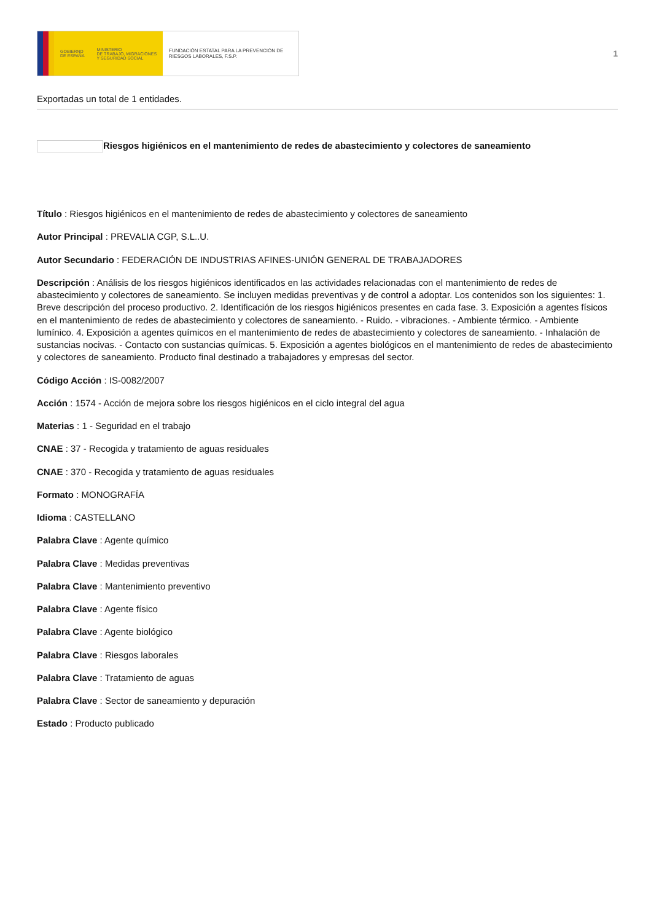GOBIERNO
DE ESPAÑA
MINISTERIO
DE TRABAJO, MIGRACIONES
Y SEGURIDAD SOCIAL
FUNDACIÓN ESTATAL PARA LA PREVENCIÓN DE RIESGOS LABORALES, F.S.P.
1
Exportadas un total de 1 entidades.
Riesgos higiénicos en el mantenimiento de redes de abastecimiento y colectores de saneamiento
Título : Riesgos higiénicos en el mantenimiento de redes de abastecimiento y colectores de saneamiento
Autor Principal : PREVALIA CGP, S.L..U.
Autor Secundario : FEDERACIÓN DE INDUSTRIAS AFINES-UNIÓN GENERAL DE TRABAJADORES
Descripción : Análisis de los riesgos higiénicos identificados en las actividades relacionadas con el mantenimiento de redes de abastecimiento y colectores de saneamiento. Se incluyen medidas preventivas y de control a adoptar. Los contenidos son los siguientes: 1. Breve descripción del proceso productivo. 2. Identificación de los riesgos higiénicos presentes en cada fase. 3. Exposición a agentes físicos en el mantenimiento de redes de abastecimiento y colectores de saneamiento. - Ruido. - vibraciones. - Ambiente térmico. - Ambiente lumínico. 4. Exposición a agentes químicos en el mantenimiento de redes de abastecimiento y colectores de saneamiento. - Inhalación de sustancias nocivas. - Contacto con sustancias químicas. 5. Exposición a agentes biológicos en el mantenimiento de redes de abastecimiento y colectores de saneamiento. Producto final destinado a trabajadores y empresas del sector.
Código Acción : IS-0082/2007
Acción : 1574 - Acción de mejora sobre los riesgos higiénicos en el ciclo integral del agua
Materias : 1 - Seguridad en el trabajo
CNAE : 37 - Recogida y tratamiento de aguas residuales
CNAE : 370 - Recogida y tratamiento de aguas residuales
Formato : MONOGRAFÍA
Idioma : CASTELLANO
Palabra Clave : Agente químico
Palabra Clave : Medidas preventivas
Palabra Clave : Mantenimiento preventivo
Palabra Clave : Agente físico
Palabra Clave : Agente biológico
Palabra Clave : Riesgos laborales
Palabra Clave : Tratamiento de aguas
Palabra Clave : Sector de saneamiento y depuración
Estado : Producto publicado